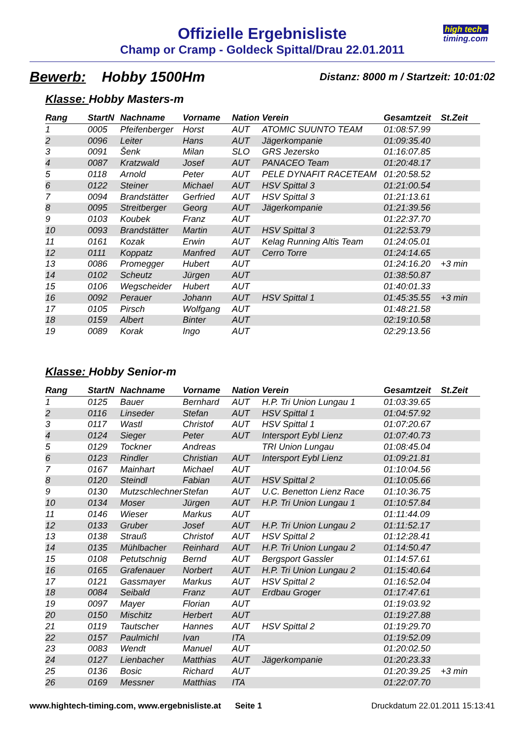Offizielle Ergebnisliste
Champ or Cramp - Goldeck Spittal/Drau 22.01.2011
high tech -
timing.com
Bewerb: Hobby 1500Hm
Distanz: 8000 m / Startzeit: 10:01:02
Klasse: Hobby Masters-m
| Rang | StartN | Nachname | Vorname | Nation | Verein | Gesamtzeit | St.Zeit |
| --- | --- | --- | --- | --- | --- | --- | --- |
| 1 | 0005 | Pfeifenberger | Horst | AUT | ATOMIC SUUNTO TEAM | 01:08:57.99 | |
| 2 | 0096 | Leiter | Hans | AUT | Jägerkompanie | 01:09:35.40 | |
| 3 | 0091 | Šenk | Milan | SLO | GRS Jezersko | 01:16:07.85 | |
| 4 | 0087 | Kratzwald | Josef | AUT | PANACEO Team | 01:20:48.17 | |
| 5 | 0118 | Arnold | Peter | AUT | PELE DYNAFIT RACETEAM | 01:20:58.52 | |
| 6 | 0122 | Steiner | Michael | AUT | HSV Spittal 3 | 01:21:00.54 | |
| 7 | 0094 | Brandstätter | Gerfried | AUT | HSV Spittal 3 | 01:21:13.61 | |
| 8 | 0095 | Streitberger | Georg | AUT | Jägerkompanie | 01:21:39.56 | |
| 9 | 0103 | Koubek | Franz | AUT | | 01:22:37.70 | |
| 10 | 0093 | Brandstätter | Martin | AUT | HSV Spittal 3 | 01:22:53.79 | |
| 11 | 0161 | Kozak | Erwin | AUT | Kelag Running Altis Team | 01:24:05.01 | |
| 12 | 0111 | Koppatz | Manfred | AUT | Cerro Torre | 01:24:14.65 | |
| 13 | 0086 | Promegger | Hubert | AUT | | 01:24:16.20 | +3 min |
| 14 | 0102 | Scheutz | Jürgen | AUT | | 01:38:50.87 | |
| 15 | 0106 | Wegscheider | Hubert | AUT | | 01:40:01.33 | |
| 16 | 0092 | Perauer | Johann | AUT | HSV Spittal 1 | 01:45:35.55 | +3 min |
| 17 | 0105 | Pirsch | Wolfgang | AUT | | 01:48:21.58 | |
| 18 | 0159 | Albert | Binter | AUT | | 02:19:10.58 | |
| 19 | 0089 | Korak | Ingo | AUT | | 02:29:13.56 | |
Klasse: Hobby Senior-m
| Rang | StartN | Nachname | Vorname | Nation | Verein | Gesamtzeit | St.Zeit |
| --- | --- | --- | --- | --- | --- | --- | --- |
| 1 | 0125 | Bauer | Bernhard | AUT | H.P. Tri Union Lungau 1 | 01:03:39.65 | |
| 2 | 0116 | Linseder | Stefan | AUT | HSV Spittal 1 | 01:04:57.92 | |
| 3 | 0117 | Wastl | Christof | AUT | HSV Spittal 1 | 01:07:20.67 | |
| 4 | 0124 | Sieger | Peter | AUT | Intersport Eybl Lienz | 01:07:40.73 | |
| 5 | 0129 | Tockner | Andreas | | TRI Union Lungau | 01:08:45.04 | |
| 6 | 0123 | Rindler | Christian | AUT | Intersport Eybl Lienz | 01:09:21.81 | |
| 7 | 0167 | Mainhart | Michael | AUT | | 01:10:04.56 | |
| 8 | 0120 | Steindl | Fabian | AUT | HSV Spittal 2 | 01:10:05.66 | |
| 9 | 0130 | Mutzschlechner | Stefan | AUT | U.C. Benetton Lienz Race | 01:10:36.75 | |
| 10 | 0134 | Moser | Jürgen | AUT | H.P. Tri Union Lungau 1 | 01:10:57.84 | |
| 11 | 0146 | Wieser | Markus | AUT | | 01:11:44.09 | |
| 12 | 0133 | Gruber | Josef | AUT | H.P. Tri Union Lungau 2 | 01:11:52.17 | |
| 13 | 0138 | Strauß | Christof | AUT | HSV Spittal 2 | 01:12:28.41 | |
| 14 | 0135 | Mühlbacher | Reinhard | AUT | H.P. Tri Union Lungau 2 | 01:14:50.47 | |
| 15 | 0108 | Petutschnig | Bernd | AUT | Bergsport Gassler | 01:14:57.61 | |
| 16 | 0165 | Grafenauer | Norbert | AUT | H.P. Tri Union Lungau 2 | 01:15:40.64 | |
| 17 | 0121 | Gassmayer | Markus | AUT | HSV Spittal 2 | 01:16:52.04 | |
| 18 | 0084 | Seibald | Franz | AUT | Erdbau Groger | 01:17:47.61 | |
| 19 | 0097 | Mayer | Florian | AUT | | 01:19:03.92 | |
| 20 | 0150 | Mischitz | Herbert | AUT | | 01:19:27.88 | |
| 21 | 0119 | Tautscher | Hannes | AUT | HSV Spittal 2 | 01:19:29.70 | |
| 22 | 0157 | Paulmichl | Ivan | ITA | | 01:19:52.09 | |
| 23 | 0083 | Wendt | Manuel | AUT | | 01:20:02.50 | |
| 24 | 0127 | Lienbacher | Matthias | AUT | Jägerkompanie | 01:20:23.33 | |
| 25 | 0136 | Bosic | Richard | AUT | | 01:20:39.25 | +3 min |
| 26 | 0169 | Messner | Matthias | ITA | | 01:22:07.70 | |
www.hightech-timing.com, www.ergebnisliste.at Seite 1
Druckdatum 22.01.2011 15:13:41